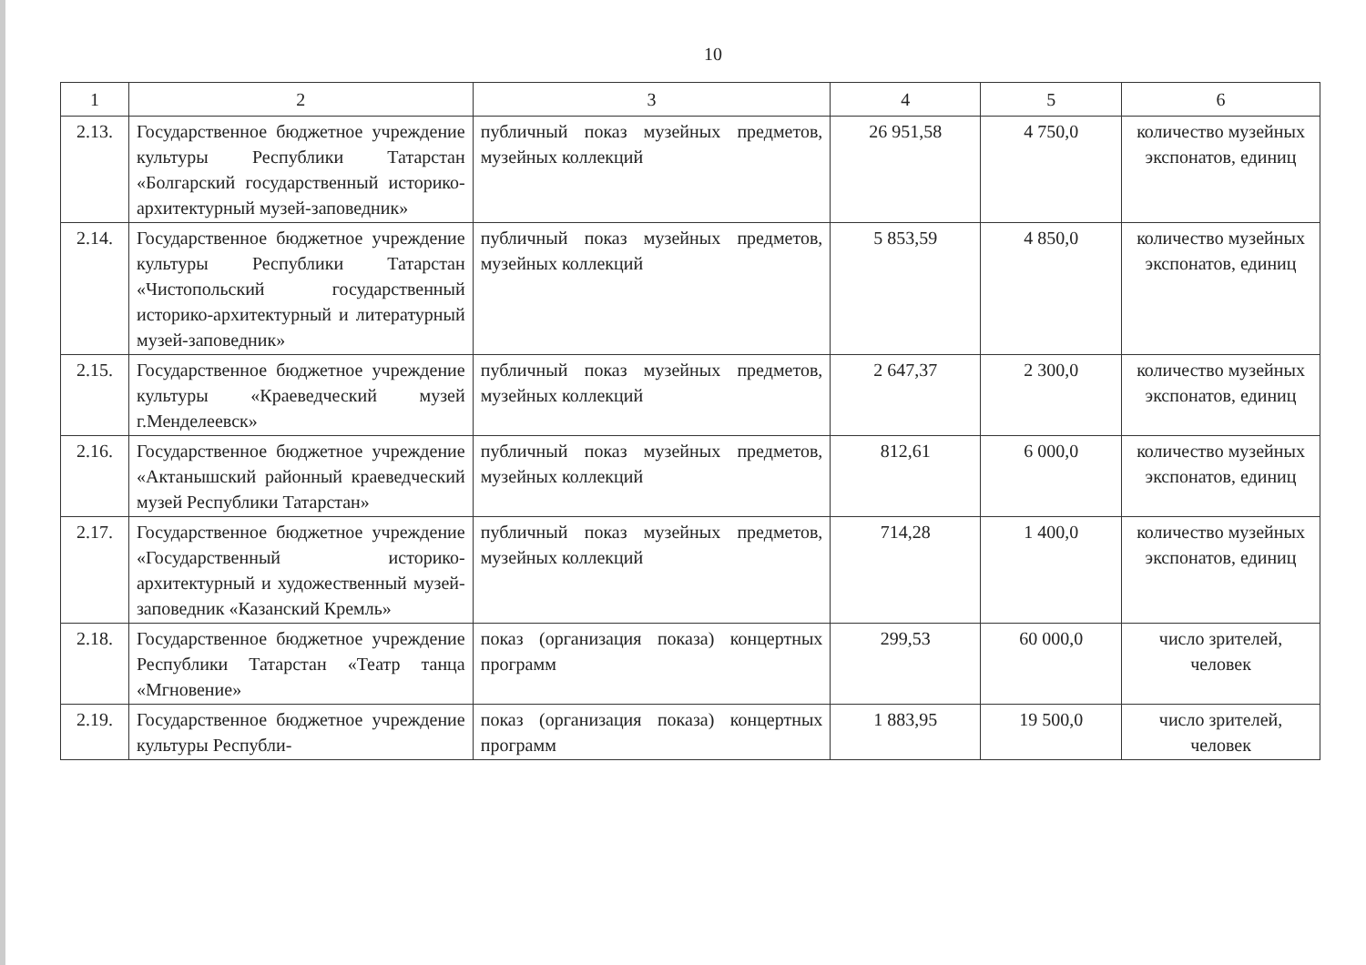10
| 1 | 2 | 3 | 4 | 5 | 6 |
| --- | --- | --- | --- | --- | --- |
| 2.13. | Государственное бюджетное учреждение культуры Республики Татарстан «Болгарский государственный историко-архитектурный музей-заповедник» | публичный показ музейных предметов, музейных коллекций | 26 951,58 | 4 750,0 | количество музейных экспонатов, единиц |
| 2.14. | Государственное бюджетное учреждение культуры Республики Татарстан «Чистопольский государственный историко-архитектурный и литературный музей-заповедник» | публичный показ музейных предметов, музейных коллекций | 5 853,59 | 4 850,0 | количество музейных экспонатов, единиц |
| 2.15. | Государственное бюджетное учреждение культуры «Краеведческий музей г.Менделеевск» | публичный показ музейных предметов, музейных коллекций | 2 647,37 | 2 300,0 | количество музейных экспонатов, единиц |
| 2.16. | Государственное бюджетное учреждение «Актанышский районный краеведческий музей Республики Татарстан» | публичный показ музейных предметов, музейных коллекций | 812,61 | 6 000,0 | количество музейных экспонатов, единиц |
| 2.17. | Государственное бюджетное учреждение «Государственный историко-архитектурный и художественный музей-заповедник «Казанский Кремль» | публичный показ музейных предметов, музейных коллекций | 714,28 | 1 400,0 | количество музейных экспонатов, единиц |
| 2.18. | Государственное бюджетное учреждение Республики Татарстан «Театр танца «Мгновение» | показ (организация показа) концертных программ | 299,53 | 60 000,0 | число зрителей, человек |
| 2.19. | Государственное бюджетное учреждение культуры Республи- | показ (организация показа) концертных программ | 1 883,95 | 19 500,0 | число зрителей, человек |